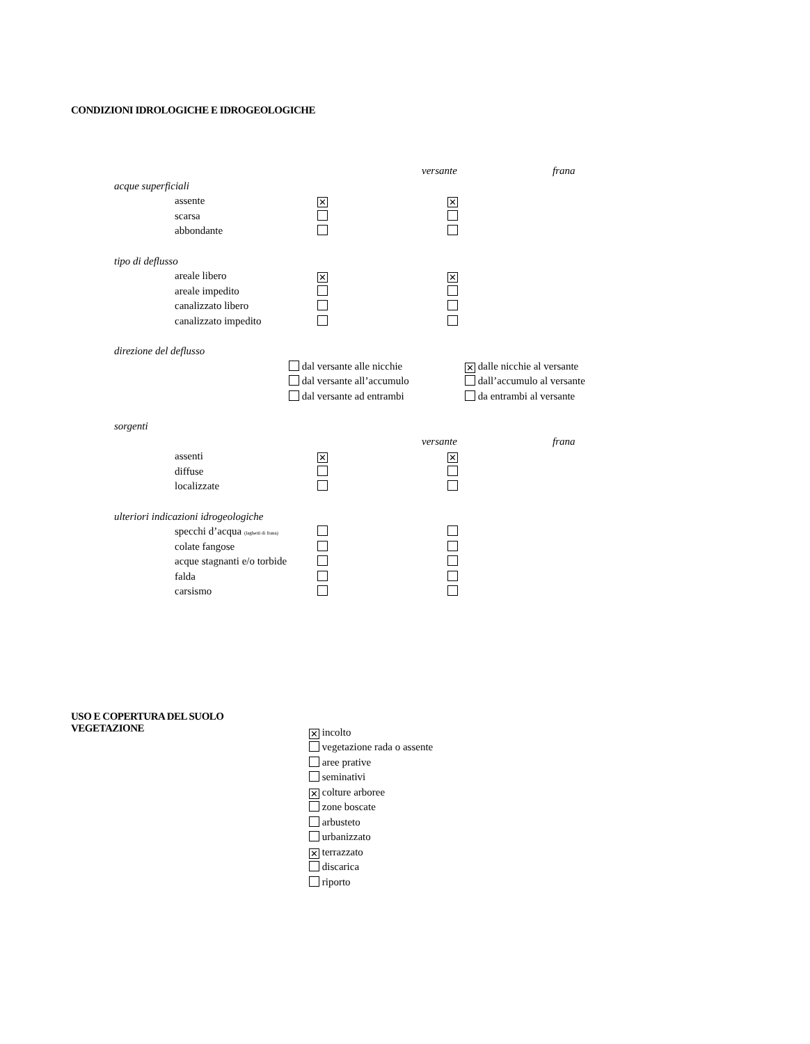CONDIZIONI IDROLOGICHE E IDROGEOLOGICHE
versante frana
acque superficiali
assente ✕ ✕
scarsa
abbondante
tipo di deflusso
areale libero ✕ ✕
areale impedito
canalizzato libero
canalizzato impedito
direzione del deflusso
dal versante alle nicchie ✕ dalle nicchie al versante
dal versante all’accumulo dall’accumulo al versante
dal versante ad entrambi da entrambi al versante
sorgenti
versante frana
assenti ✕ ✕
diffuse
localizzate
ulteriori indicazioni idrogeologiche
specchi d’acqua (laghetti di frana)
colate fangose
acque stagnanti e/o torbide
falda
carsismo
USO E COPERTURA DEL SUOLO
VEGETAZIONE
✕ incolto
vegetazione rada o assente
aree prative
seminativi
✕ colture arboree
zone boscate
arbusteto
urbanizzato
✕ terrazzato
discarica
riporto